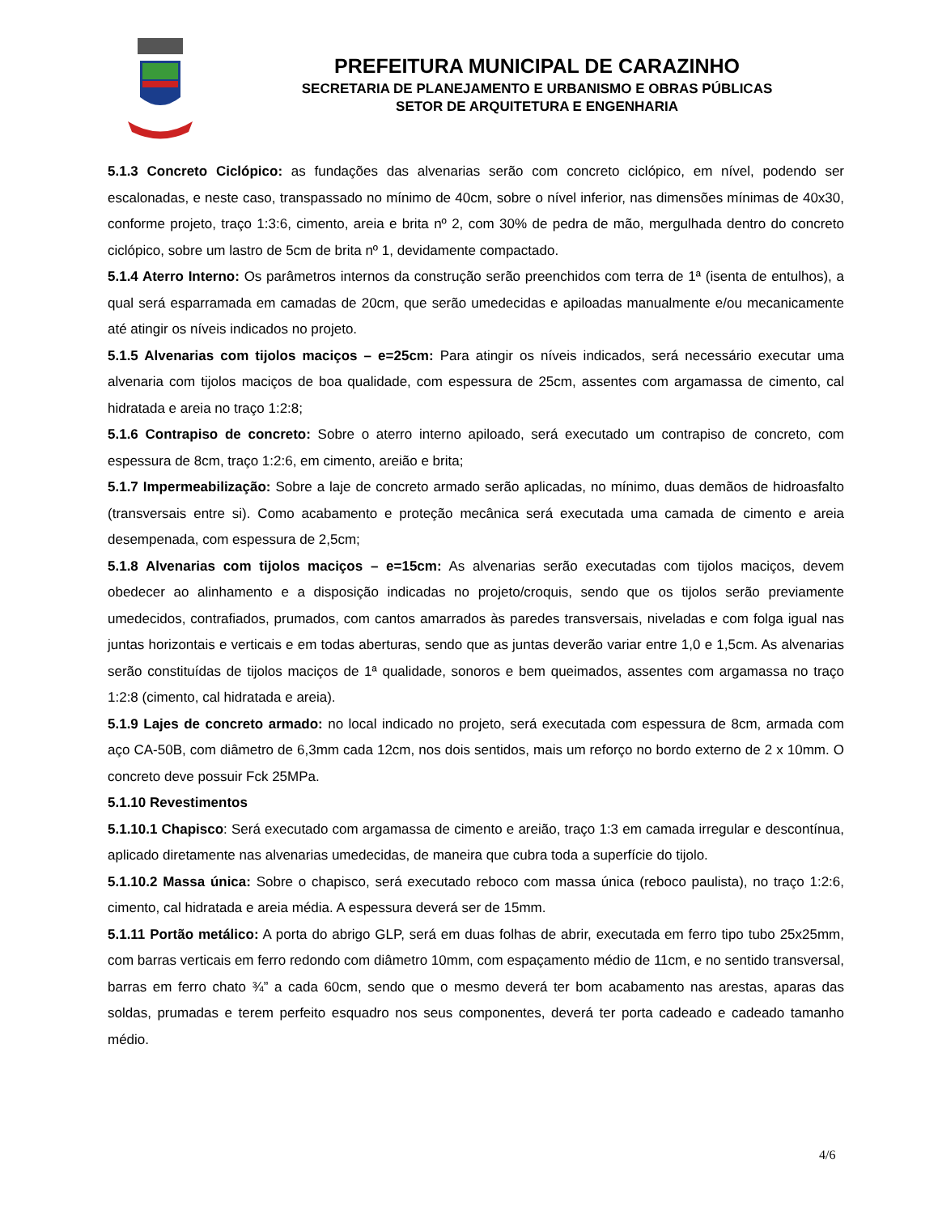PREFEITURA MUNICIPAL DE CARAZINHO
SECRETARIA DE PLANEJAMENTO E URBANISMO E OBRAS PÚBLICAS
SETOR DE ARQUITETURA E ENGENHARIA
5.1.3 Concreto Ciclópico: as fundações das alvenarias serão com concreto ciclópico, em nível, podendo ser escalonadas, e neste caso, transpassado no mínimo de 40cm, sobre o nível inferior, nas dimensões mínimas de 40x30, conforme projeto, traço 1:3:6, cimento, areia e brita nº 2, com 30% de pedra de mão, mergulhada dentro do concreto ciclópico, sobre um lastro de 5cm de brita nº 1, devidamente compactado.
5.1.4 Aterro Interno: Os parâmetros internos da construção serão preenchidos com terra de 1ª (isenta de entulhos), a qual será esparramada em camadas de 20cm, que serão umedecidas e apiloadas manualmente e/ou mecanicamente até atingir os níveis indicados no projeto.
5.1.5 Alvenarias com tijolos maciços – e=25cm: Para atingir os níveis indicados, será necessário executar uma alvenaria com tijolos maciços de boa qualidade, com espessura de 25cm, assentes com argamassa de cimento, cal hidratada e areia no traço 1:2:8;
5.1.6 Contrapiso de concreto: Sobre o aterro interno apiloado, será executado um contrapiso de concreto, com espessura de 8cm, traço 1:2:6, em cimento, areião e brita;
5.1.7 Impermeabilização: Sobre a laje de concreto armado serão aplicadas, no mínimo, duas demãos de hidroasfalto (transversais entre si). Como acabamento e proteção mecânica será executada uma camada de cimento e areia desempenada, com espessura de 2,5cm;
5.1.8 Alvenarias com tijolos maciços – e=15cm: As alvenarias serão executadas com tijolos maciços, devem obedecer ao alinhamento e a disposição indicadas no projeto/croquis, sendo que os tijolos serão previamente umedecidos, contrafiados, prumados, com cantos amarrados às paredes transversais, niveladas e com folga igual nas juntas horizontais e verticais e em todas aberturas, sendo que as juntas deverão variar entre 1,0 e 1,5cm. As alvenarias serão constituídas de tijolos maciços de 1ª qualidade, sonoros e bem queimados, assentes com argamassa no traço 1:2:8 (cimento, cal hidratada e areia).
5.1.9 Lajes de concreto armado: no local indicado no projeto, será executada com espessura de 8cm, armada com aço CA-50B, com diâmetro de 6,3mm cada 12cm, nos dois sentidos, mais um reforço no bordo externo de 2 x 10mm. O concreto deve possuir Fck 25MPa.
5.1.10 Revestimentos
5.1.10.1 Chapisco: Será executado com argamassa de cimento e areião, traço 1:3 em camada irregular e descontínua, aplicado diretamente nas alvenarias umedecidas, de maneira que cubra toda a superfície do tijolo.
5.1.10.2 Massa única: Sobre o chapisco, será executado reboco com massa única (reboco paulista), no traço 1:2:6, cimento, cal hidratada e areia média. A espessura deverá ser de 15mm.
5.1.11 Portão metálico: A porta do abrigo GLP, será em duas folhas de abrir, executada em ferro tipo tubo 25x25mm, com barras verticais em ferro redondo com diâmetro 10mm, com espaçamento médio de 11cm, e no sentido transversal, barras em ferro chato ¾” a cada 60cm, sendo que o mesmo deverá ter bom acabamento nas arestas, aparas das soldas, prumadas e terem perfeito esquadro nos seus componentes, deverá ter porta cadeado e cadeado tamanho médio.
4/6